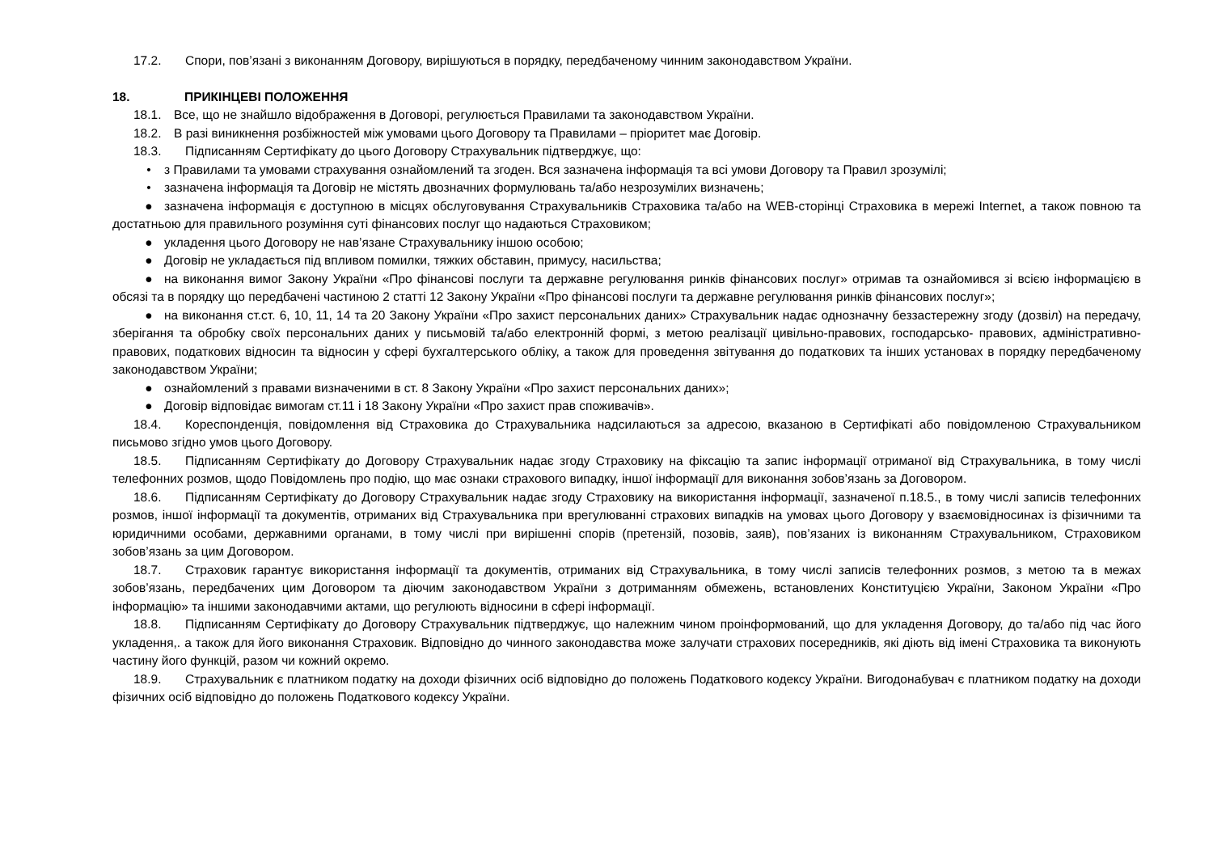17.2. Спори, пов’язані з виконанням Договору, вирішуються в порядку, передбаченому чинним законодавством України.
18. ПРИКІНЦЕВІ ПОЛОЖЕННЯ
18.1. Все, що не знайшло відображення в Договорі, регулюється Правилами та законодавством України.
18.2. В разі виникнення розбіжностей між умовами цього Договору та Правилами – пріоритет має Договір.
18.3. Підписанням Сертифікату до цього Договору Страхувальник підтверджує, що:
• з Правилами та умовами страхування ознайомлений та згоден. Вся зазначена інформація та всі умови Договору та Правил зрозумілі;
• зазначена інформація та Договір не містять двозначних формулювань та/або незрозумілих визначень;
● зазначена інформація є доступною в місцях обслуговування Страхувальників Страховика та/або на WEB-сторінці Страховика в мережі Internet, а також повною та достатньою для правильного розуміння суті фінансових послуг що надаються Страховиком;
● укладення цього Договору не нав’язане Страхувальнику іншою особою;
● Договір не укладається під впливом помилки, тяжких обставин, примусу, насильства;
● на виконання вимог Закону України «Про фінансові послуги та державне регулювання ринків фінансових послуг» отримав та ознайомився зі всією інформацією в обсязі та в порядку що передбачені частиною 2 статті 12 Закону України «Про фінансові послуги та державне регулювання ринків фінансових послуг»;
● на виконання ст.ст. 6, 10, 11, 14 та 20 Закону України «Про захист персональних даних» Страхувальник надає однозначну беззастережну згоду (дозвіл) на передачу, зберігання та обробку своїх персональних даних у письмовій та/або електронній формі, з метою реалізації цивільно-правових, господарсько- правових, адміністративно-правових, податкових відносин та відносин у сфері бухгалтерського обліку, а також для проведення звітування до податкових та інших установах в порядку передбаченому законодавством України;
● ознайомлений з правами визначеними в ст. 8 Закону України «Про захист персональних даних»;
● Договір відповідає вимогам ст.11 і 18 Закону України «Про захист прав споживачів».
18.4. Кореспонденція, повідомлення від Страховика до Страхувальника надсилаються за адресою, вказаною в Сертифікаті або повідомленою Страхувальником письмово згідно умов цього Договору.
18.5. Підписанням Сертифікату до Договору Страхувальник надає згоду Страховику на фіксацію та запис інформації отриманої від Страхувальника, в тому числі телефонних розмов, щодо Повідомлень про подію, що має ознаки страхового випадку, іншої інформації для виконання зобов’язань за Договором.
18.6. Підписанням Сертифікату до Договору Страхувальник надає згоду Страховику на використання інформації, зазначеної п.18.5., в тому числі записів телефонних розмов, іншої інформації та документів, отриманих від Страхувальника при врегулюванні страхових випадків на умовах цього Договору у взаємовідносинах із фізичними та юридичними особами, державними органами, в тому числі при вирішенні спорів (претензій, позовів, заяв), пов’язаних із виконанням Страхувальником, Страховиком зобов’язань за цим Договором.
18.7. Страховик гарантує використання інформації та документів, отриманих від Страхувальника, в тому числі записів телефонних розмов, з метою та в межах зобов’язань, передбачених цим Договором та діючим законодавством України з дотриманням обмежень, встановлених Конституцією України, Законом України «Про інформацію» та іншими законодавчими актами, що регулюють відносини в сфері інформації.
18.8. Підписанням Сертифікату до Договору Страхувальник підтверджує, що належним чином проінформований, що для укладення Договору, до та/або під час його укладення,. а також для його виконання Страховик. Відповідно до чинного законодавства може залучати страхових посередників, які діють від імені Страховика та виконують частину його функцій, разом чи кожний окремо.
18.9. Страхувальник є платником податку на доходи фізичних осіб відповідно до положень Податкового кодексу України. Вигодонабувач є платником податку на доходи фізичних осіб відповідно до положень Податкового кодексу України.